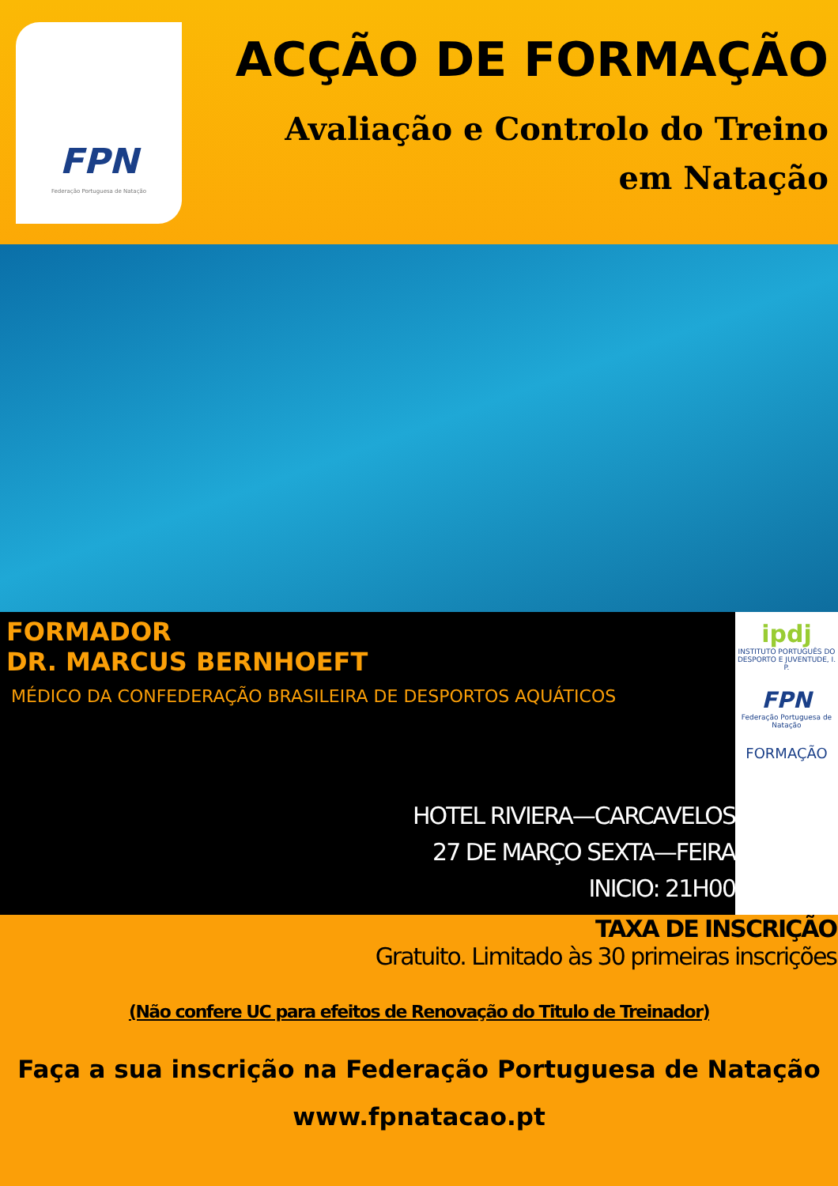FPN
Federação Portuguesa de Natação
ACÇÃO DE FORMAÇÃO
Avaliação e Controlo do Treino
em Natação
FORMADOR
DR. MARCUS BERNHOEFT
MÉDICO DA CONFEDERAÇÃO BRASILEIRA DE DESPORTOS AQUÁTICOS
HOTEL RIVIERA—CARCAVELOS
27 DE MARÇO SEXTA—FEIRA
INICIO: 21H00
ipdj
INSTITUTO PORTUGUÊS DO DESPORTO E JUVENTUDE, I. P.
FPN
Federação Portuguesa de Natação
FORMAÇÃO
TAXA DE INSCRIÇÃO
Gratuito. Limitado às 30 primeiras inscrições
(Não confere UC para efeitos de Renovação do Titulo de Treinador)
Faça a sua inscrição na Federação Portuguesa de Natação
www.fpnatacao.pt